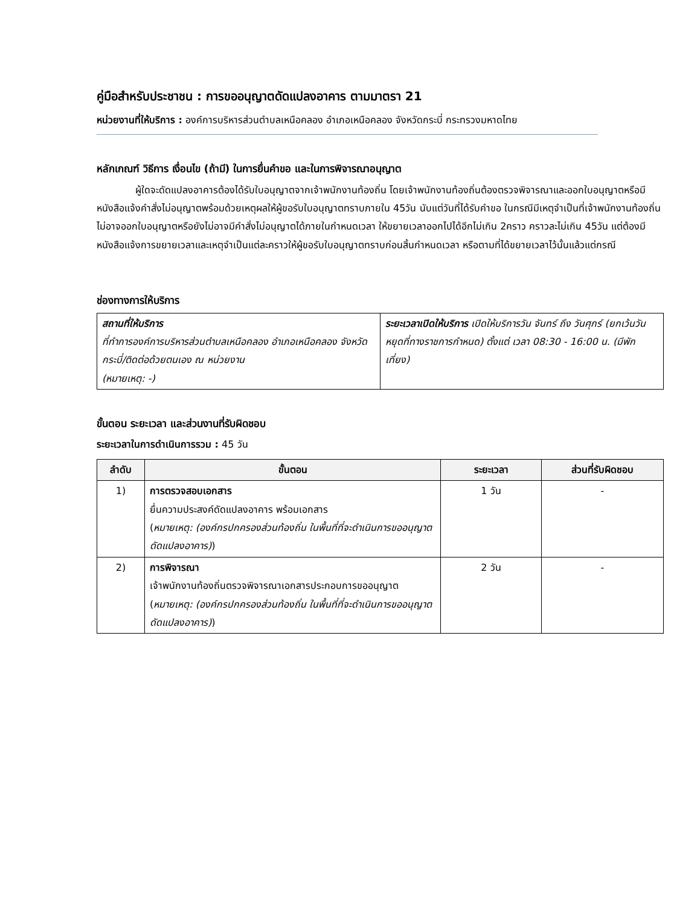คู่มือสำหรับประชาชน : การขออนุญาตดัดแปลงอาคาร ตามมาตรา 21
หน่วยงานที่ให้บริการ : องค์การบริหารส่วนตำบลเหนือคลอง อำเภอเหนือคลอง จังหวัดกระบี่ กระทรวงมหาดไทย
หลักเกณฑ์ วิธีการ เงื่อนไข (ถ้ามี) ในการยื่นคำขอ และในการพิจารณาอนุญาต
ผู้ใดจะดัดแปลงอาคารต้องได้รับใบอนุญาตจากเจ้าพนักงานท้องถิ่น โดยเจ้าพนักงานท้องถิ่นต้องตรวจพิจารณาและออกใบอนุญาตหรือมีหนังสือแจ้งคำสั่งไม่อนุญาตพร้อมด้วยเหตุผลให้ผู้ขอรับใบอนุญาตทราบภายใน 45วัน นับแต่วันที่ได้รับคำขอ ในกรณีมีเหตุจำเป็นที่เจ้าพนักงานท้องถิ่นไม่อาจออกใบอนุญาตหรือยังไม่อาจมีคำสั่งไม่อนุญาตได้ภายในกำหนดเวลา ให้ขยายเวลาออกไปได้อีกไม่เกิน 2คราว คราวละไม่เกิน 45วัน แต่ต้องมีหนังสือแจ้งการขยายเวลาและเหตุจำเป็นแต่ละคราวให้ผู้ขอรับใบอนุญาตทราบก่อนสิ้นกำหนดเวลา หรือตามที่ได้ขยายเวลาไว้นั้นแล้วแต่กรณี
ช่องทางการให้บริการ
| สถานที่ให้บริการ ที่ทำการองค์การบริหารส่วนตำบลเหนือคลอง อำเภอเหนือคลอง จังหวัดกระบี่/ติดต่อด้วยตนเอง ณ หน่วยงาน (หมายเหตุ: -) | ระยะเวลาเปิดให้บริการ เปิดให้บริการวัน จันทร์ ถึง วันศุกร์ (ยกเว้นวันหยุดที่ทางราชการกำหนด) ตั้งแต่ เวลา 08:30 - 16:00 น. (มีพักเที่ยง) |
ขั้นตอน ระยะเวลา และส่วนงานที่รับผิดชอบ
ระยะเวลาในการดำเนินการรวม : 45 วัน
| ลำดับ | ขั้นตอน | ระยะเวลา | ส่วนที่รับผิดชอบ |
| --- | --- | --- | --- |
| 1) | การตรวจสอบเอกสาร ยื่นความประสงค์ดัดแปลงอาคาร พร้อมเอกสาร ( หมายเหตุ: (องค์กรปกครองส่วนท้องถิ่น ในพื้นที่ที่จะดำเนินการขออนุญาตดัดแปลงอาคาร) ) | 1 วัน | - |
| 2) | การพิจารณา เจ้าพนักงานท้องถิ่นตรวจพิจารณาเอกสารประกอบการขออนุญาต ( หมายเหตุ: (องค์กรปกครองส่วนท้องถิ่น ในพื้นที่ที่จะดำเนินการขออนุญาตดัดแปลงอาคาร) ) | 2 วัน | - |